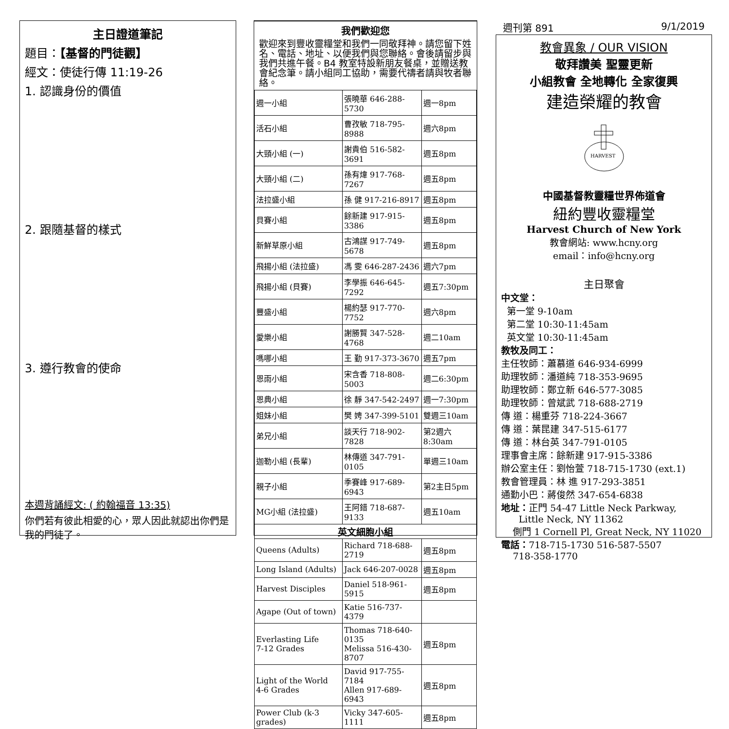主日證道筆記
題目：【基督的門徒觀】
經文：使徒行傳 11:19-26
1. 認識身份的價值
2. 跟隨基督的樣式
3. 遵行教會的使命
本週背誦經文: ( 約翰福音 13:35)
你們若有彼此相愛的心，眾人因此就認出你們是我的門徒了。
我們歡迎您
歡迎來到豐收靈糧堂和我們一同敬拜神。請您留下姓名、電話、地址、以便我們與您聯絡。會後請留步與我們共進午餐。B4 教室特設新朋友餐桌，並贈送教會紀念筆。請小組同工協助，需要代禱者請與牧者聯絡。
| 週一小組 | 張曉華 646-288-5730 | 週一8pm |
| 活石小組 | 曹孜敏 718-795-8988 | 週六8pm |
| 大頸小組 (一) | 謝貴伯 516-582-3691 | 週五8pm |
| 大頸小組 (二) | 孫有煒 917-768-7267 | 週五8pm |
| 法拉盛小組 | 孫 健 917-216-8917 | 週五8pm |
| 貝賽小組 | 餘新建 917-915-3386 | 週五8pm |
| 新鮮草原小組 | 古鴻謀 917-749-5678 | 週五8pm |
| 飛揚小組 (法拉盛) | 馮 雯 646-287-2436 | 週六7pm |
| 飛揚小組 (貝賽) | 李學振 646-645-7292 | 週五7:30pm |
| 豐盛小組 | 楊約瑟 917-770-7752 | 週六8pm |
| 愛樂小組 | 謝勝賢 347-528-4768 | 週二10am |
| 嗎哪小組 | 王 勤 917-373-3670 | 週五7pm |
| 恩雨小組 | 宋含香 718-808-5003 | 週二6:30pm |
| 恩典小組 | 徐 靜 347-542-2497 | 週一7:30pm |
| 姐妹小組 | 樊 娉 347-399-5101 | 雙週三10am |
| 弟兄小組 | 談天行 718-902-7828 | 第2週六8:30am |
| 迦勒小組 (長輩) | 林傳道 347-791-0105 | 單週三10am |
| 親子小組 | 季賽峰 917-689-6943 | 第2主日5pm |
| MG小組 (法拉盛) | 王阿錯 718-687-9133 | 週五10am |
| 英文細胞小組 | | |
| Queens (Adults) | Richard 718-688-2719 | 週五8pm |
| Long Island (Adults) | Jack 646-207-0028 | 週五8pm |
| Harvest Disciples | Daniel 518-961-5915 | 週五8pm |
| Agape (Out of town) | Katie 516-737-4379 | |
| Everlasting Life 7-12 Grades | Thomas 718-640-0135 Melissa 516-430-8707 | 週五8pm |
| Light of the World 4-6 Grades | David 917-755-7184 Allen 917-689-6943 | 週五8pm |
| Power Club (k-3 grades) | Vicky 347-605-1111 | 週五8pm |
週刊第 891 9/1/2019
教會異象 / OUR VISION
敬拜讚美 聖靈更新
小組教會 全地轉化 全家復興
建造榮耀的教會
HARVEST
中國基督教靈糧世界佈道會
紐約豐收靈糧堂
Harvest Church of New York
教會網站: www.hcny.org
email：info@hcny.org
主日聚會
中文堂：
第一堂 9-10am
第二堂 10:30-11:45am
英文堂 10:30-11:45am
教牧及同工：
主任牧師：蕭慕道 646-934-6999
助理牧師：潘道純 718-353-9695
助理牧師：鄭立新 646-577-3085
助理牧師：曾斌武 718-688-2719
傳 道：楊重芬 718-224-3667
傳 道：葉昆建 347-515-6177
傳 道：林台英 347-791-0105
理事會主席：餘新建 917-915-3386
辦公室主任：劉怡萱 718-715-1730 (ext.1)
教會管理員：林 進 917-293-3851
通勤小巴：蔣俊然 347-654-6838
地址：正門 54-47 Little Neck Parkway,
Little Neck, NY 11362
側門 1 Cornell Pl, Great Neck, NY 11020
電話：718-715-1730 516-587-5507
718-358-1770